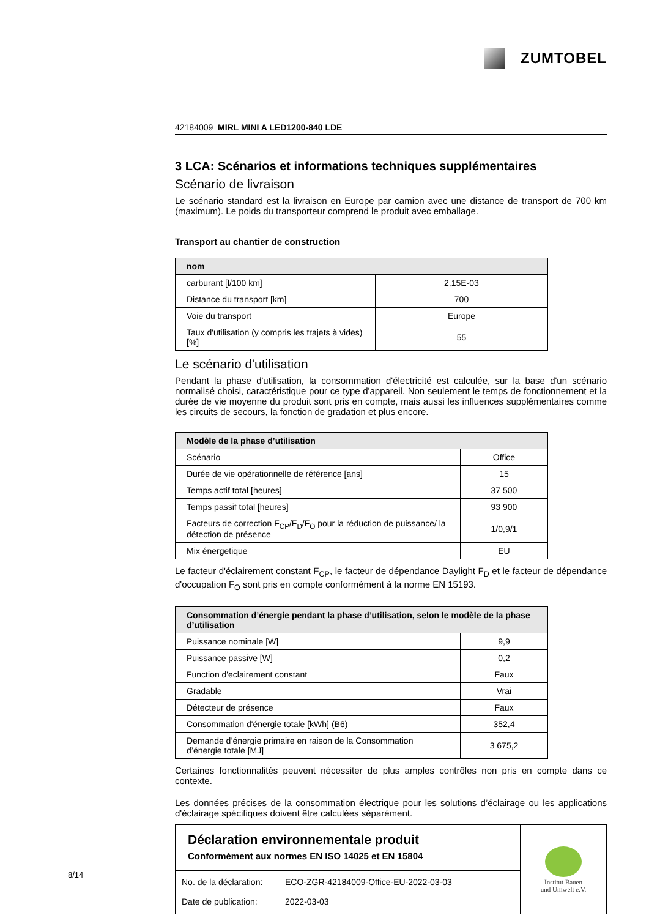ZUMTOBEL
42184009 MIRL MINI A LED1200-840 LDE
3 LCA: Scénarios et informations techniques supplémentaires
Scénario de livraison
Le scénario standard est la livraison en Europe par camion avec une distance de transport de 700 km (maximum). Le poids du transporteur comprend le produit avec emballage.
Transport au chantier de construction
| nom | |
| --- | --- |
| carburant [l/100 km] | 2,15E-03 |
| Distance du transport [km] | 700 |
| Voie du transport | Europe |
| Taux d'utilisation (y compris les trajets à vides) [%] | 55 |
Le scénario d'utilisation
Pendant la phase d'utilisation, la consommation d'électricité est calculée, sur la base d'un scénario normalisé choisi, caractéristique pour ce type d'appareil. Non seulement le temps de fonctionnement et la durée de vie moyenne du produit sont pris en compte, mais aussi les influences supplémentaires comme les circuits de secours, la fonction de gradation et plus encore.
| Modèle de la phase d’utilisation | |
| --- | --- |
| Scénario | Office |
| Durée de vie opérationnelle de référence [ans] | 15 |
| Temps actif total [heures] | 37 500 |
| Temps passif total [heures] | 93 900 |
| Facteurs de correction F<sub>CP</sub>/F<sub>D</sub>/F<sub>O</sub> pour la réduction de puissance/ la détection de présence | 1/0,9/1 |
| Mix énergetique | EU |
Le facteur d'éclairement constant F<sub>CP</sub>, le facteur de dépendance Daylight F<sub>D</sub> et le facteur de dépendance d'occupation F<sub>O</sub> sont pris en compte conformément à la norme EN 15193.
| Consommation d’énergie pendant la phase d’utilisation, selon le modèle de la phase d’utilisation | |
| --- | --- |
| Puissance nominale [W] | 9,9 |
| Puissance passive [W] | 0,2 |
| Function d'eclairement constant | Faux |
| Gradable | Vrai |
| Détecteur de présence | Faux |
| Consommation d'énergie totale [kWh] (B6) | 352,4 |
| Demande d’énergie primaire en raison de la Consommation d’énergie totale [MJ] | 3 675,2 |
Certaines fonctionnalités peuvent nécessiter de plus amples contrôles non pris en compte dans ce contexte.
Les données précises de la consommation électrique pour les solutions d’éclairage ou les applications d'éclairage spécifiques doivent être calculées séparément.
Déclaration environnementale produit
Conformément aux normes EN ISO 14025 et EN 15804
| No. de la déclaration: Date de publication: | ECO-ZGR-42184009-Office-EU-2022-03-03 2022-03-03 |
Institut Bauen
und Umwelt e.V.
8/14